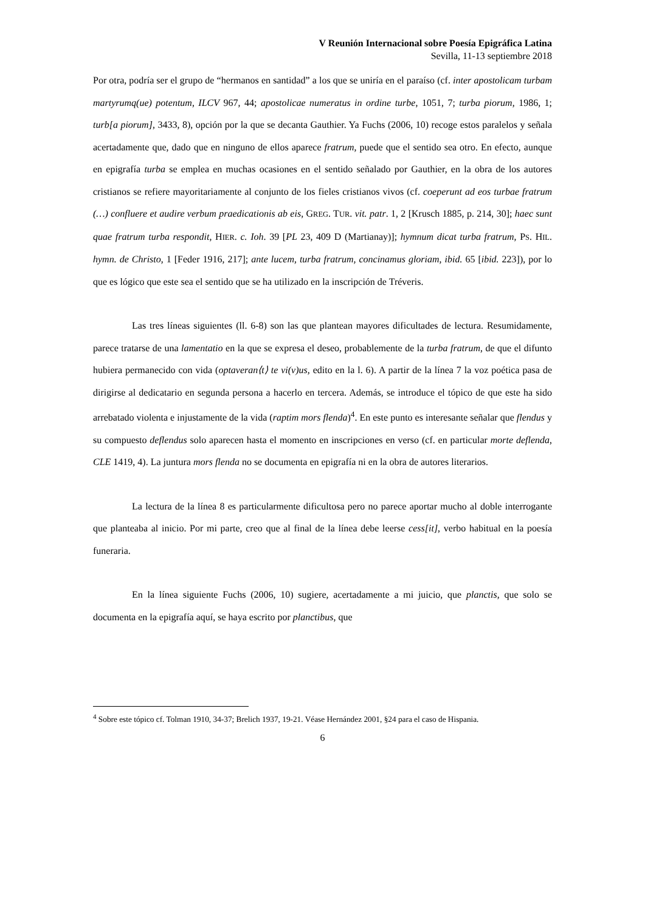V Reunión Internacional sobre Poesía Epigráfica Latina
Sevilla, 11-13 septiembre 2018
Por otra, podría ser el grupo de “hermanos en santidad” a los que se uniría en el paraíso (cf. inter apostolicam turbam martyrumq(ue) potentum, ILCV 967, 44; apostolicae numeratus in ordine turbe, 1051, 7; turba piorum, 1986, 1; turb[a piorum], 3433, 8), opción por la que se decanta Gauthier. Ya Fuchs (2006, 10) recoge estos paralelos y señala acertadamente que, dado que en ninguno de ellos aparece fratrum, puede que el sentido sea otro. En efecto, aunque en epigrafía turba se emplea en muchas ocasiones en el sentido señalado por Gauthier, en la obra de los autores cristianos se refiere mayoritariamente al conjunto de los fieles cristianos vivos (cf. coeperunt ad eos turbae fratrum (…) confluere et audire verbum praedicationis ab eis, GREG. TUR. vit. patr. 1, 2 [Krusch 1885, p. 214, 30]; haec sunt quae fratrum turba respondit, HIER. c. Ioh. 39 [PL 23, 409 D (Martianay)]; hymnum dicat turba fratrum, PS. HIL. hymn. de Christo, 1 [Feder 1916, 217]; ante lucem, turba fratrum, concinamus gloriam, ibid. 65 [ibid. 223]), por lo que es lógico que este sea el sentido que se ha utilizado en la inscripción de Tréveris.
Las tres líneas siguientes (ll. 6-8) son las que plantean mayores dificultades de lectura. Resumidamente, parece tratarse de una lamentatio en la que se expresa el deseo, probablemente de la turba fratrum, de que el difunto hubiera permanecido con vida (optaveran⟨t⟩ te vi(v)us, edito en la l. 6). A partir de la línea 7 la voz poética pasa de dirigirse al dedicatario en segunda persona a hacerlo en tercera. Además, se introduce el tópico de que este ha sido arrebatado violenta e injustamente de la vida (raptim mors flenda)<sup>4</sup>. En este punto es interesante señalar que flendus y su compuesto deflendus solo aparecen hasta el momento en inscripciones en verso (cf. en particular morte deflenda, CLE 1419, 4). La juntura mors flenda no se documenta en epigrafía ni en la obra de autores literarios.
La lectura de la línea 8 es particularmente dificultosa pero no parece aportar mucho al doble interrogante que planteaba al inicio. Por mi parte, creo que al final de la línea debe leerse cess[it], verbo habitual en la poesía funeraria.
En la línea siguiente Fuchs (2006, 10) sugiere, acertadamente a mi juicio, que planctis, que solo se documenta en la epigrafía aquí, se haya escrito por planctibus, que
<sup>4</sup> Sobre este tópico cf. Tolman 1910, 34-37; Brelich 1937, 19-21. Véase Hernández 2001, §24 para el caso de Hispania.
6